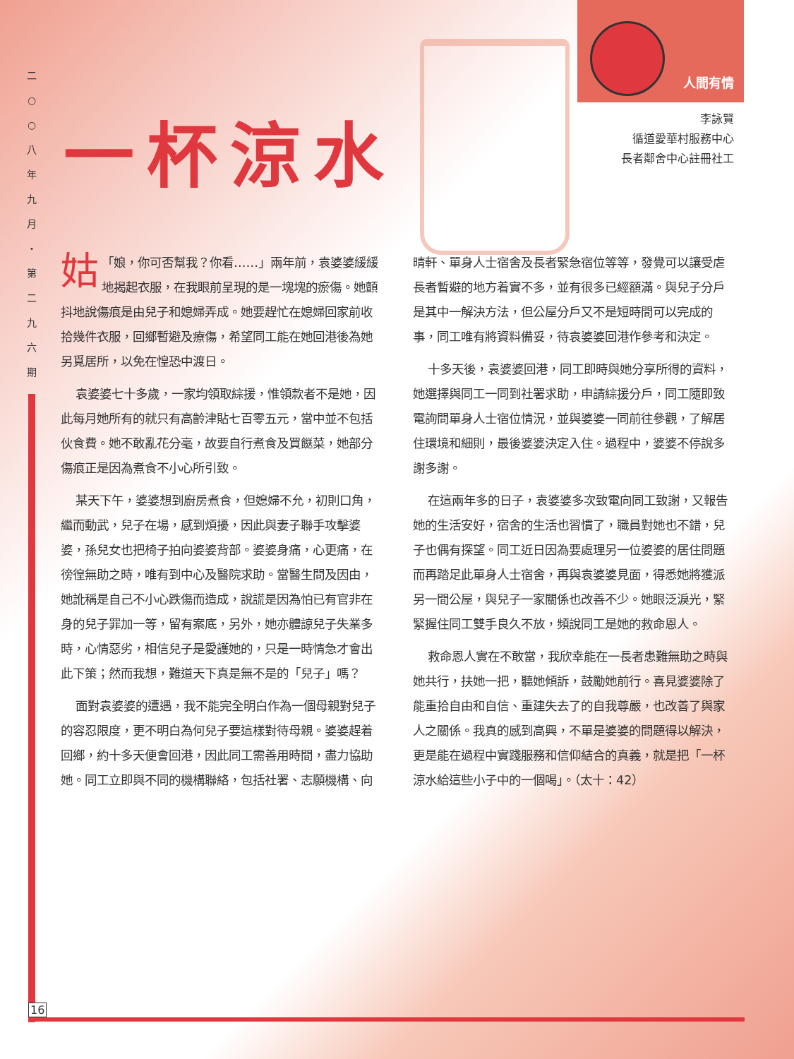二
○
○
八
年
九
月
・
第
二
九
六
期
16
人間有情
一杯涼水
李詠賢
循道愛華村服務中心
長者鄰舍中心註冊社工
「 姑 娘，你可否幫我？你看……」兩年前，袁婆婆緩緩地揭起衣服，在我眼前呈現的是一塊塊的瘀傷。她顫抖地說傷痕是由兒子和媳婦弄成。她要趕忙在媳婦回家前收拾幾件衣服，回鄉暫避及療傷，希望同工能在她回港後為她另覓居所，以免在惶恐中渡日。
袁婆婆七十多歲，一家均領取綜援，惟領款者不是她，因此每月她所有的就只有高齡津貼七百零五元，當中並不包括伙食費。她不敢亂花分毫，故要自行煮食及買餸菜，她部分傷痕正是因為煮食不小心所引致。
某天下午，婆婆想到廚房煮食，但媳婦不允，初則口角，繼而動武，兒子在場，感到煩擾，因此與妻子聯手攻擊婆婆，孫兒女也把椅子拍向婆婆背部。婆婆身痛，心更痛，在徬徨無助之時，唯有到中心及醫院求助。當醫生問及因由，她訛稱是自己不小心跌傷而造成，說謊是因為怕已有官非在身的兒子罪加一等，留有案底，另外，她亦體諒兒子失業多時，心情惡劣，相信兒子是愛護她的，只是一時情急才會出此下策；然而我想，難道天下真是無不是的「兒子」嗎？
面對袁婆婆的遭遇，我不能完全明白作為一個母親對兒子的容忍限度，更不明白為何兒子要這樣對待母親。婆婆趕着回鄉，約十多天便會回港，因此同工需善用時間，盡力協助她。同工立即與不同的機構聯絡，包括社署、志願機構、向晴軒、單身人士宿舍及長者緊急宿位等等，發覺可以讓受虐長者暫避的地方着實不多，並有很多已經額滿。與兒子分戶是其中一解決方法，但公屋分戶又不是短時間可以完成的事，同工唯有將資料備妥，待袁婆婆回港作參考和決定。
十多天後，袁婆婆回港，同工即時與她分享所得的資料，她選擇與同工一同到社署求助，申請綜援分戶，同工隨即致電詢問單身人士宿位情況，並與婆婆一同前往參觀，了解居住環境和細則，最後婆婆決定入住。過程中，婆婆不停說多謝多謝。
在這兩年多的日子，袁婆婆多次致電向同工致謝，又報告她的生活安好，宿舍的生活也習慣了，職員對她也不錯，兒子也偶有探望。同工近日因為要處理另一位婆婆的居住問題而再踏足此單身人士宿舍，再與袁婆婆見面，得悉她將獲派另一間公屋，與兒子一家關係也改善不少。她眼泛淚光，緊緊握住同工雙手良久不放，頻說同工是她的救命恩人。
救命恩人實在不敢當，我欣幸能在一長者患難無助之時與她共行，扶她一把，聽她傾訴，鼓勵她前行。喜見婆婆除了能重拾自由和自信、重建失去了的自我尊嚴，也改善了與家人之關係。我真的感到高興，不單是婆婆的問題得以解決，更是能在過程中實踐服務和信仰結合的真義，就是把「一杯涼水給這些小子中的一個喝」。（太十：42）